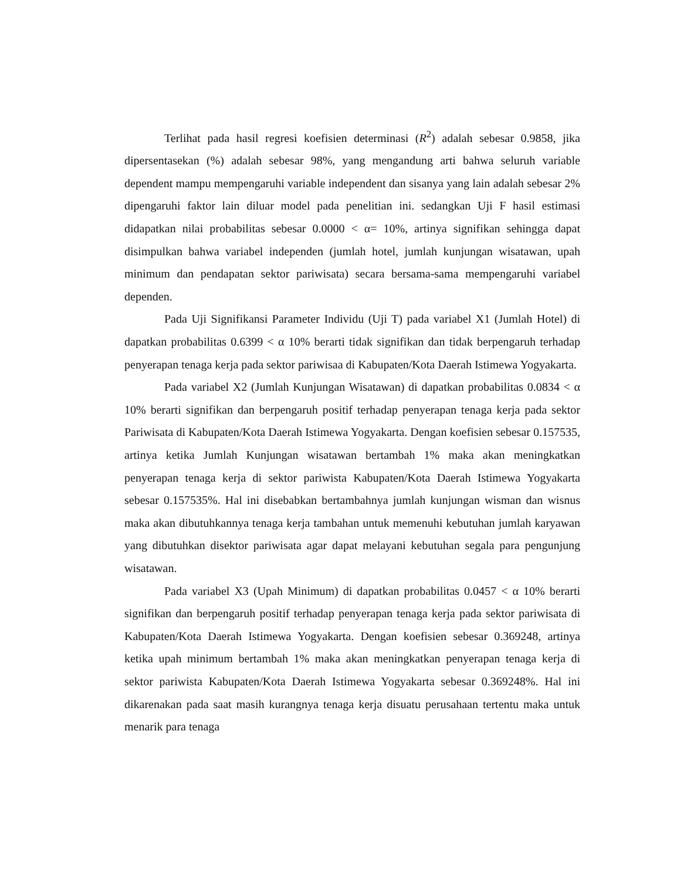Terlihat pada hasil regresi koefisien determinasi (R<sup>2</sup>) adalah sebesar 0.9858, jika dipersentasekan (%) adalah sebesar 98%, yang mengandung arti bahwa seluruh variable dependent mampu mempengaruhi variable independent dan sisanya yang lain adalah sebesar 2% dipengaruhi faktor lain diluar model pada penelitian ini. sedangkan Uji F hasil estimasi didapatkan nilai probabilitas sebesar 0.0000 < α= 10%, artinya signifikan sehingga dapat disimpulkan bahwa variabel independen (jumlah hotel, jumlah kunjungan wisatawan, upah minimum dan pendapatan sektor pariwisata) secara bersama-sama mempengaruhi variabel dependen.
Pada Uji Signifikansi Parameter Individu (Uji T) pada variabel X1 (Jumlah Hotel) di dapatkan probabilitas 0.6399 < α 10% berarti tidak signifikan dan tidak berpengaruh terhadap penyerapan tenaga kerja pada sektor pariwisaa di Kabupaten/Kota Daerah Istimewa Yogyakarta.
Pada variabel X2 (Jumlah Kunjungan Wisatawan) di dapatkan probabilitas 0.0834 < α 10% berarti signifikan dan berpengaruh positif terhadap penyerapan tenaga kerja pada sektor Pariwisata di Kabupaten/Kota Daerah Istimewa Yogyakarta. Dengan koefisien sebesar 0.157535, artinya ketika Jumlah Kunjungan wisatawan bertambah 1% maka akan meningkatkan penyerapan tenaga kerja di sektor pariwista Kabupaten/Kota Daerah Istimewa Yogyakarta sebesar 0.157535%. Hal ini disebabkan bertambahnya jumlah kunjungan wisman dan wisnus maka akan dibutuhkannya tenaga kerja tambahan untuk memenuhi kebutuhan jumlah karyawan yang dibutuhkan disektor pariwisata agar dapat melayani kebutuhan segala para pengunjung wisatawan.
Pada variabel X3 (Upah Minimum) di dapatkan probabilitas 0.0457 < α 10% berarti signifikan dan berpengaruh positif terhadap penyerapan tenaga kerja pada sektor pariwisata di Kabupaten/Kota Daerah Istimewa Yogyakarta. Dengan koefisien sebesar 0.369248, artinya ketika upah minimum bertambah 1% maka akan meningkatkan penyerapan tenaga kerja di sektor pariwista Kabupaten/Kota Daerah Istimewa Yogyakarta sebesar 0.369248%. Hal ini dikarenakan pada saat masih kurangnya tenaga kerja disuatu perusahaan tertentu maka untuk menarik para tenaga